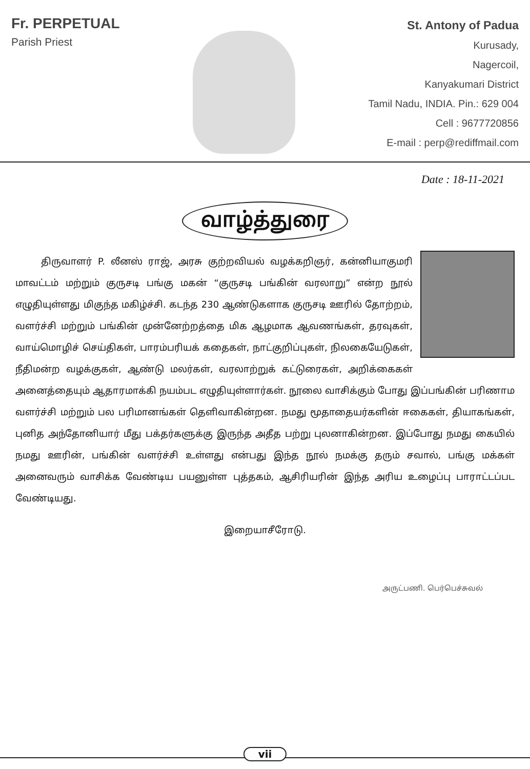Fr. PERPETUAL
Parish Priest
St. Antony of Padua
Kurusady,
Nagercoil,
Kanyakumari District
Tamil Nadu, INDIA. Pin.: 629 004
Cell : 9677720856
E-mail : perp@rediffmail.com
Date : 18-11-2021
வாழ்த்துரை
திருவாளர் P. லீனஸ் ராஜ், அரசு குற்றவியல் வழக்கறிஞர், கன்னியாகுமரி மாவட்டம் மற்றும் குருசடி பங்கு மகன் “குருசடி பங்கின் வரலாறு” என்ற நூல் எழுதியுள்ளது மிகுந்த மகிழ்ச்சி. கடந்த 230 ஆண்டுகளாக குருசடி ஊரில் தோற்றம், வளர்ச்சி மற்றும் பங்கின் முன்னேற்றத்தை மிக ஆழமாக ஆவணங்கள், தரவுகள், வாய்மொழிச் செய்திகள், பாரம்பரியக் கதைகள், நாட்குறிப்புகள், நிலகையேடுகள், நீதிமன்ற வழக்குகள், ஆண்டு மலர்கள், வரலாற்றுக் கட்டுரைகள், அறிக்கைகள் அனைத்தையும் ஆதாரமாக்கி நயம்பட எழுதியுள்ளார்கள். நூலை வாசிக்கும் போது இப்பங்கின் பரிணாம வளர்ச்சி மற்றும் பல பரிமானங்கள் தெளிவாகின்றன. நமது மூதாதையர்களின் ஈகைகள், தியாகங்கள், புனித அந்தோனியார் மீது பக்தர்களுக்கு இருந்த அதீத பற்று புலனாகின்றன. இப்போது நமது கையில் நமது ஊரின், பங்கின் வளர்ச்சி உள்ளது என்பது இந்த நூல் நமக்கு தரும் சவால், பங்கு மக்கள் அனைவரும் வாசிக்க வேண்டிய பயனுள்ள புத்தகம், ஆசிரியரின் இந்த அரிய உழைப்பு பாராட்டப்பட வேண்டியது.
இறையாசீரோடு.
அருட்பணி. பெர்பெச்சுவல்
vii